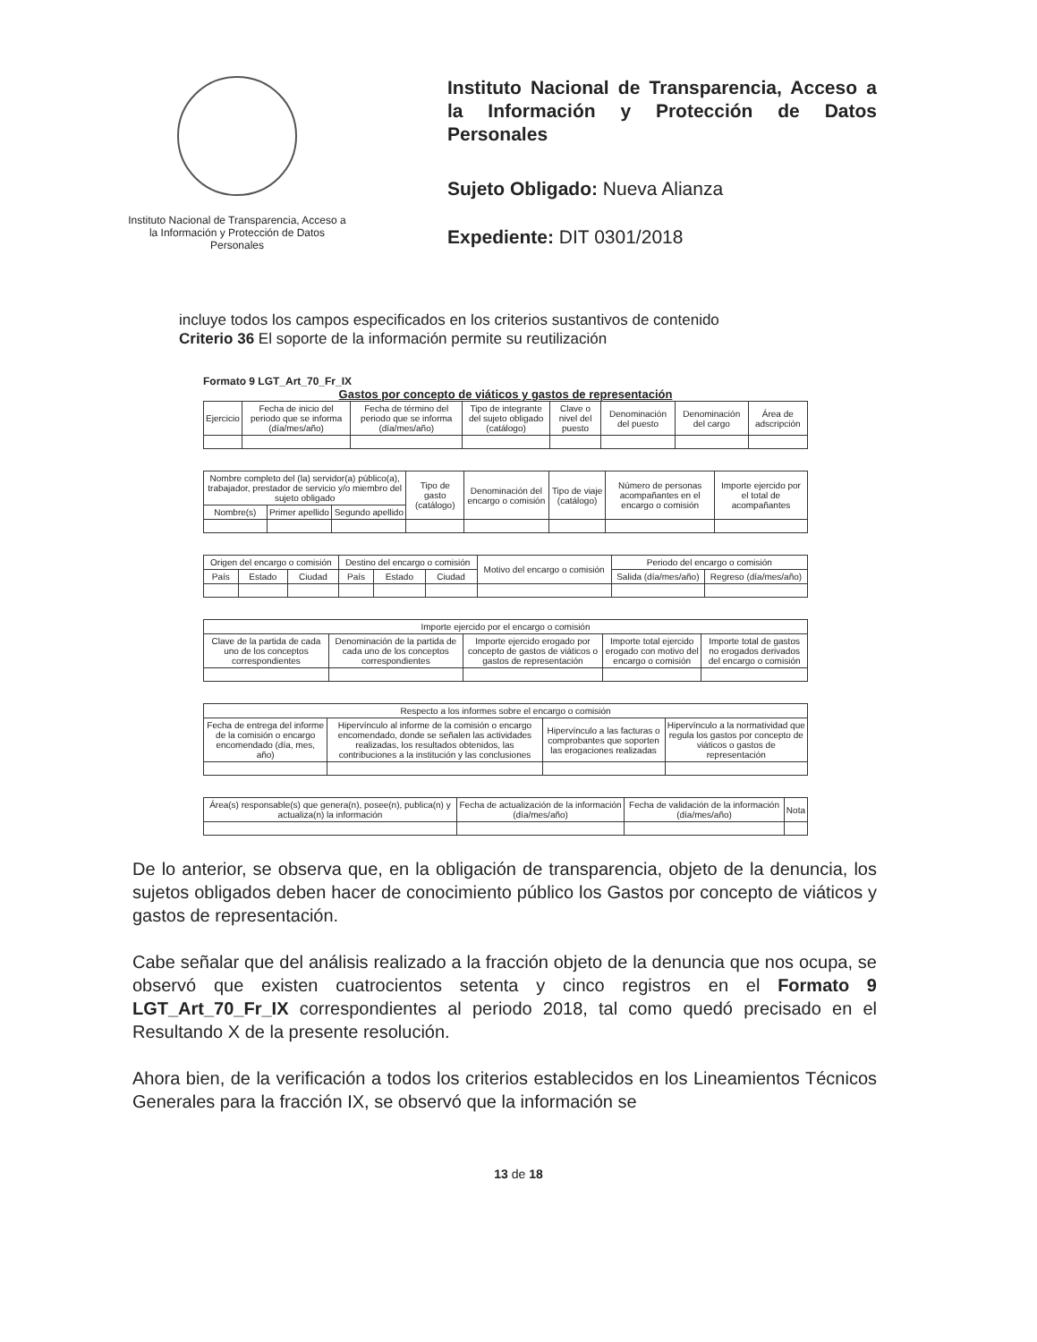Instituto Nacional de Transparencia, Acceso a la Información y Protección de Datos Personales
Instituto Nacional de Transparencia, Acceso a la Información y Protección de Datos Personales
Sujeto Obligado: Nueva Alianza
Expediente: DIT 0301/2018
incluye todos los campos especificados en los criterios sustantivos de contenido
Criterio 36 El soporte de la información permite su reutilización
Formato 9 LGT_Art_70_Fr_IX
Gastos por concepto de viáticos y gastos de representación
| Ejercicio | Fecha de inicio del periodo que se informa (día/mes/año) | Fecha de término del periodo que se informa (día/mes/año) | Tipo de integrante del sujeto obligado (catálogo) | Clave o nivel del puesto | Denominación del puesto | Denominación del cargo | Área de adscripción |
| --- | --- | --- | --- | --- | --- | --- | --- |
| Nombre completo del (la) servidor(a) público(a), trabajador, prestador de servicio y/o miembro del sujeto obligado | | | Tipo de gasto (catálogo) | Denominación del encargo o comisión | Tipo de viaje (catálogo) | Número de personas acompañantes en el encargo o comisión | Importe ejercido por el total de acompañantes |
| --- | --- | --- | --- | --- | --- | --- | --- |
| Nombre(s) | Primer apellido | Segundo apellido | | | | | |
| Origen del encargo o comisión | | | Destino del encargo o comisión | | | Motivo del encargo o comisión | Periodo del encargo o comisión | |
| --- | --- | --- | --- | --- | --- | --- | --- | --- |
| País | Estado | Ciudad | País | Estado | Ciudad | | Salida (día/mes/año) | Regreso (día/mes/año) |
| Importe ejercido por el encargo o comisión | | | | |
| --- | --- | --- | --- | --- |
| Clave de la partida de cada uno de los conceptos correspondientes | Denominación de la partida de cada uno de los conceptos correspondientes | Importe ejercido erogado por concepto de gastos de viáticos o gastos de representación | Importe total ejercido erogado con motivo del encargo o comisión | Importe total de gastos no erogados derivados del encargo o comisión |
| Respecto a los informes sobre el encargo o comisión | | | |
| --- | --- | --- | --- |
| Fecha de entrega del informe de la comisión o encargo encomendado (día, mes, año) | Hipervínculo al informe de la comisión o encargo encomendado, donde se señalen las actividades realizadas, los resultados obtenidos, las contribuciones a la institución y las conclusiones | Hipervínculo a las facturas o comprobantes que soporten las erogaciones realizadas | Hipervínculo a la normatividad que regula los gastos por concepto de viáticos o gastos de representación |
| Área(s) responsable(s) que genera(n), posee(n), publica(n) y actualiza(n) la información | Fecha de actualización de la información (día/mes/año) | Fecha de validación de la información (día/mes/año) | Nota |
| --- | --- | --- | --- |
De lo anterior, se observa que, en la obligación de transparencia, objeto de la denuncia, los sujetos obligados deben hacer de conocimiento público los Gastos por concepto de viáticos y gastos de representación.
Cabe señalar que del análisis realizado a la fracción objeto de la denuncia que nos ocupa, se observó que existen cuatrocientos setenta y cinco registros en el Formato 9 LGT_Art_70_Fr_IX correspondientes al periodo 2018, tal como quedó precisado en el Resultando X de la presente resolución.
Ahora bien, de la verificación a todos los criterios establecidos en los Lineamientos Técnicos Generales para la fracción IX, se observó que la información se
13 de 18